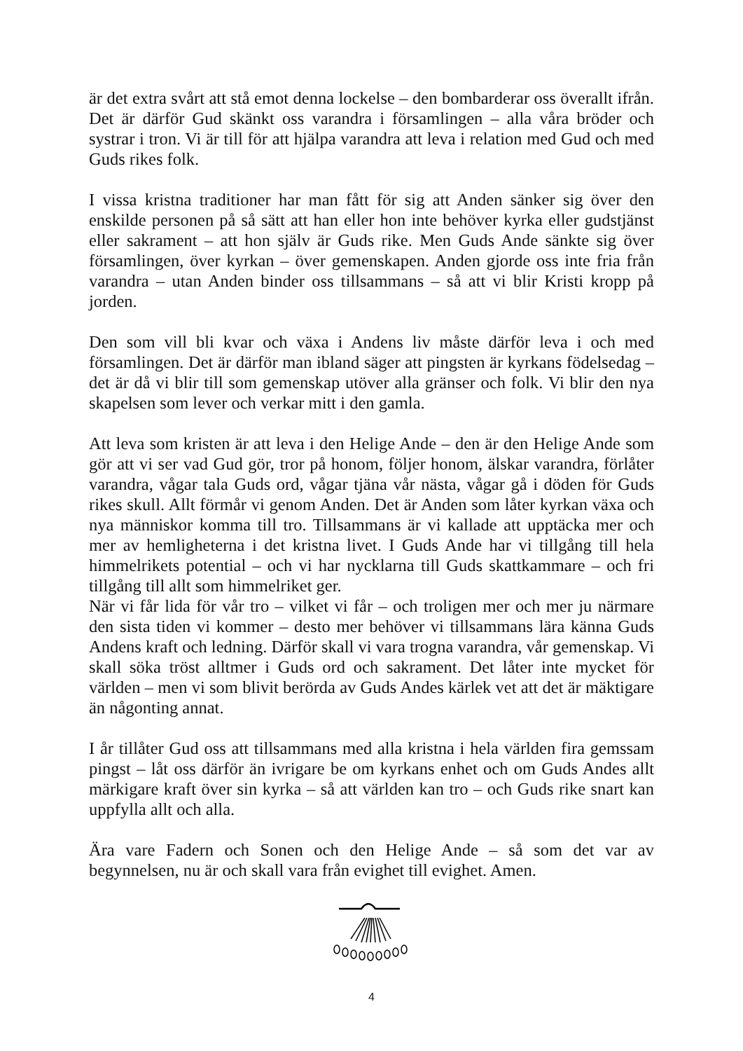är det extra svårt att stå emot denna lockelse – den bombarderar oss överallt ifrån. Det är därför Gud skänkt oss varandra i församlingen – alla våra bröder och systrar i tron. Vi är till för att hjälpa varandra att leva i relation med Gud och med Guds rikes folk.
I vissa kristna traditioner har man fått för sig att Anden sänker sig över den enskilde personen på så sätt att han eller hon inte behöver kyrka eller gudstjänst eller sakrament – att hon själv är Guds rike. Men Guds Ande sänkte sig över församlingen, över kyrkan – över gemenskapen. Anden gjorde oss inte fria från varandra – utan Anden binder oss tillsammans – så att vi blir Kristi kropp på jorden.
Den som vill bli kvar och växa i Andens liv måste därför leva i och med församlingen. Det är därför man ibland säger att pingsten är kyrkans födelsedag – det är då vi blir till som gemenskap utöver alla gränser och folk. Vi blir den nya skapelsen som lever och verkar mitt i den gamla.
Att leva som kristen är att leva i den Helige Ande – den är den Helige Ande som gör att vi ser vad Gud gör, tror på honom, följer honom, älskar varandra, förlåter varandra, vågar tala Guds ord, vågar tjäna vår nästa, vågar gå i döden för Guds rikes skull. Allt förmår vi genom Anden. Det är Anden som låter kyrkan växa och nya människor komma till tro. Tillsammans är vi kallade att upptäcka mer och mer av hemligheterna i det kristna livet. I Guds Ande har vi tillgång till hela himmelrikets potential – och vi har nycklarna till Guds skattkammare – och fri tillgång till allt som himmelriket ger.
När vi får lida för vår tro – vilket vi får – och troligen mer och mer ju närmare den sista tiden vi kommer – desto mer behöver vi tillsammans lära känna Guds Andens kraft och ledning. Därför skall vi vara trogna varandra, vår gemenskap. Vi skall söka tröst alltmer i Guds ord och sakrament. Det låter inte mycket för världen – men vi som blivit berörda av Guds Andes kärlek vet att det är mäktigare än någonting annat.
I år tillåter Gud oss att tillsammans med alla kristna i hela världen fira gemssam pingst – låt oss därför än ivrigare be om kyrkans enhet och om Guds Andes allt märkigare kraft över sin kyrka – så att världen kan tro – och Guds rike snart kan uppfylla allt och alla.
Ära vare Fadern och Sonen och den Helige Ande – så som det var av begynnelsen, nu är och skall vara från evighet till evighet. Amen.
4